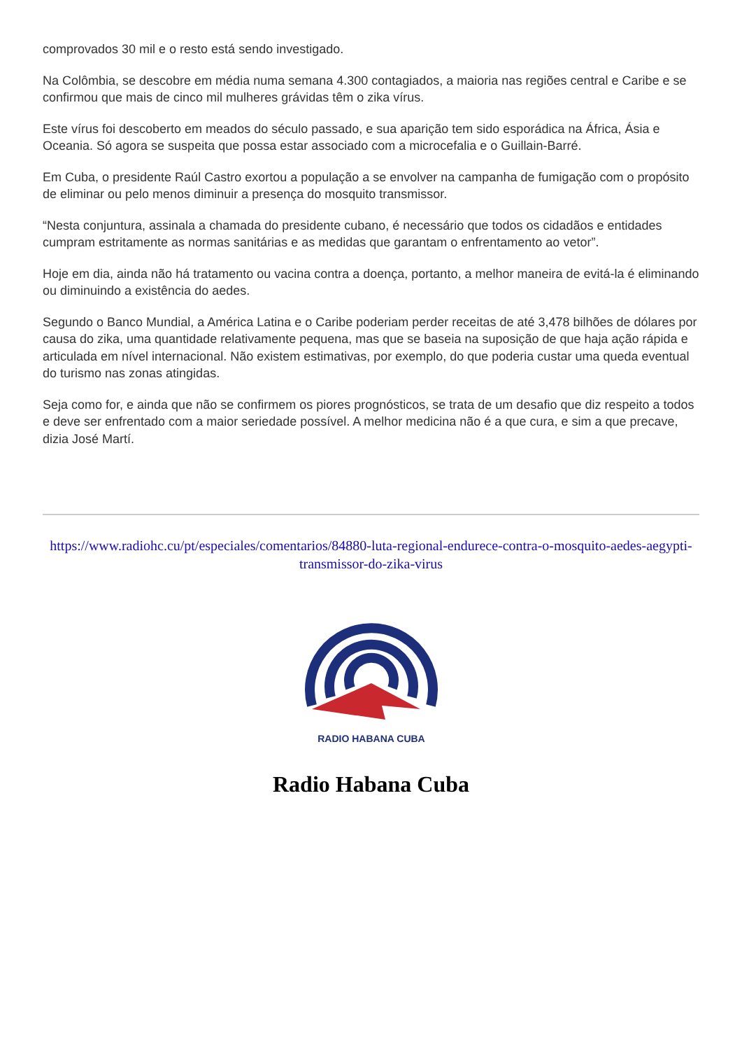comprovados 30 mil e o resto está sendo investigado.
Na Colômbia, se descobre em média numa semana 4.300 contagiados, a maioria nas regiões central e Caribe e se confirmou que mais de cinco mil mulheres grávidas têm o zika vírus.
Este vírus foi descoberto em meados do século passado, e sua aparição tem sido esporádica na África, Ásia e Oceania. Só agora se suspeita que possa estar associado com a microcefalia e o Guillain-Barré.
Em Cuba, o presidente Raúl Castro exortou a população a se envolver na campanha de fumigação com o propósito de eliminar ou pelo menos diminuir a presença do mosquito transmissor.
“Nesta conjuntura, assinala a chamada do presidente cubano, é necessário que todos os cidadãos e entidades cumpram estritamente as normas sanitárias e as medidas que garantam o enfrentamento ao vetor”.
Hoje em dia, ainda não há tratamento ou vacina contra a doença, portanto, a melhor maneira de evitá-la é eliminando ou diminuindo a existência do aedes.
Segundo o Banco Mundial, a América Latina e o Caribe poderiam perder receitas de até 3,478 bilhões de dólares por causa do zika, uma quantidade relativamente pequena, mas que se baseia na suposição de que haja ação rápida e articulada em nível internacional. Não existem estimativas, por exemplo, do que poderia custar uma queda eventual do turismo nas zonas atingidas.
Seja como for, e ainda que não se confirmem os piores prognósticos, se trata de um desafio que diz respeito a todos e deve ser enfrentado com a maior seriedade possível. A melhor medicina não é a que cura, e sim a que precave, dizia José Martí.
https://www.radiohc.cu/pt/especiales/comentarios/84880-luta-regional-endurece-contra-o-mosquito-aedes-aegypti-transmissor-do-zika-virus
RADIO HABANA CUBA
Radio Habana Cuba